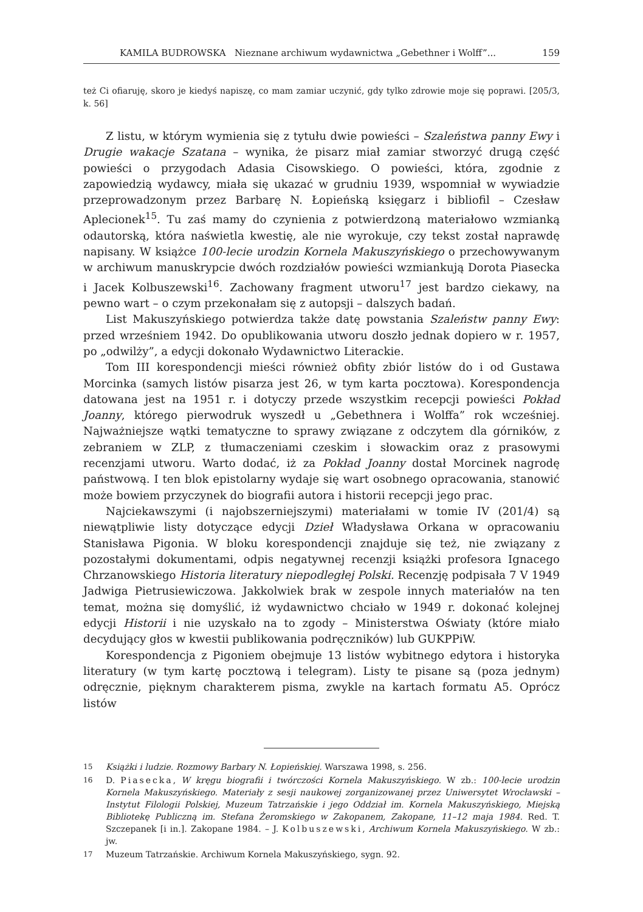KAMILA BUDROWSKA Nieznane archiwum wydawnictwa „Gebethner i Wolff”... 159
też Ci ofiaruję, skoro je kiedyś napiszę, co mam zamiar uczynić, gdy tylko zdrowie moje się poprawi. [205/3, k. 56]
Z listu, w którym wymienia się z tytułu dwie powieści – Szaleństwa panny Ewy i Drugie wakacje Szatana – wynika, że pisarz miał zamiar stworzyć drugą część powieści o przygodach Adasia Cisowskiego. O powieści, która, zgodnie z zapowiedzią wydawcy, miała się ukazać w grudniu 1939, wspomniał w wywiadzie przeprowadzonym przez Barbarę N. Łopieńską księgarz i bibliofil – Czesław Aplecionek<sup>15</sup>. Tu zaś mamy do czynienia z potwierdzoną materiałowo wzmianką odautorską, która naświetla kwestię, ale nie wyrokuje, czy tekst został naprawdę napisany. W książce 100-lecie urodzin Kornela Makuszyńskiego o przechowywanym w archiwum manuskrypcie dwóch rozdziałów powieści wzmiankują Dorota Piasecka i Jacek Kolbuszewski<sup>16</sup>. Zachowany fragment utworu<sup>17</sup> jest bardzo ciekawy, na pewno wart – o czym przekonałam się z autopsji – dalszych badań.
List Makuszyńskiego potwierdza także datę powstania Szaleństw panny Ewy: przed wrześniem 1942. Do opublikowania utworu doszło jednak dopiero w r. 1957, po „odwilży”, a edycji dokonało Wydawnictwo Literackie.
Tom III korespondencji mieści również obfity zbiór listów do i od Gustawa Morcinka (samych listów pisarza jest 26, w tym karta pocztowa). Korespondencja datowana jest na 1951 r. i dotyczy przede wszystkim recepcji powieści Pokład Joanny, którego pierwodruk wyszedł u „Gebethnera i Wolffa” rok wcześniej. Najważniejsze wątki tematyczne to sprawy związane z odczytem dla górników, z zebraniem w ZLP, z tłumaczeniami czeskim i słowackim oraz z prasowymi recenzjami utworu. Warto dodać, iż za Pokład Joanny dostał Morcinek nagrodę państwową. I ten blok epistolarny wydaje się wart osobnego opracowania, stanowić może bowiem przyczynek do biografii autora i historii recepcji jego prac.
Najciekawszymi (i najobszerniejszymi) materiałami w tomie IV (201/4) są niewątpliwie listy dotyczące edycji Dzieł Władysława Orkana w opracowaniu Stanisława Pigonia. W bloku korespondencji znajduje się też, nie związany z pozostałymi dokumentami, odpis negatywnej recenzji książki profesora Ignacego Chrzanowskiego Historia literatury niepodległej Polski. Recenzję podpisała 7 V 1949 Jadwiga Pietrusiewiczowa. Jakkolwiek brak w zespole innych materiałów na ten temat, można się domyślić, iż wydawnictwo chciało w 1949 r. dokonać kolejnej edycji Historii i nie uzyskało na to zgody – Ministerstwa Oświaty (które miało decydujący głos w kwestii publikowania podręczników) lub GUKPPiW.
Korespondencja z Pigoniem obejmuje 13 listów wybitnego edytora i historyka literatury (w tym kartę pocztową i telegram). Listy te pisane są (poza jednym) odręcznie, pięknym charakterem pisma, zwykle na kartach formatu A5. Oprócz listów
15
Książki i ludzie. Rozmowy Barbary N. Łopieńskiej. Warszawa 1998, s. 256.
16
D. Piasecka, W kręgu biografii i twórczości Kornela Makuszyńskiego. W zb.: 100-lecie urodzin Kornela Makuszyńskiego. Materiały z sesji naukowej zorganizowanej przez Uniwersytet Wrocławski – Instytut Filologii Polskiej, Muzeum Tatrzańskie i jego Oddział im. Kornela Makuszyńskiego, Miejską Bibliotekę Publiczną im. Stefana Żeromskiego w Zakopanem, Zakopane, 11–12 maja 1984. Red. T. Szczepanek [i in.]. Zakopane 1984. – J. Kolbuszewski, Archiwum Kornela Makuszyńskiego. W zb.: jw.
17
Muzeum Tatrzańskie. Archiwum Kornela Makuszyńskiego, sygn. 92.